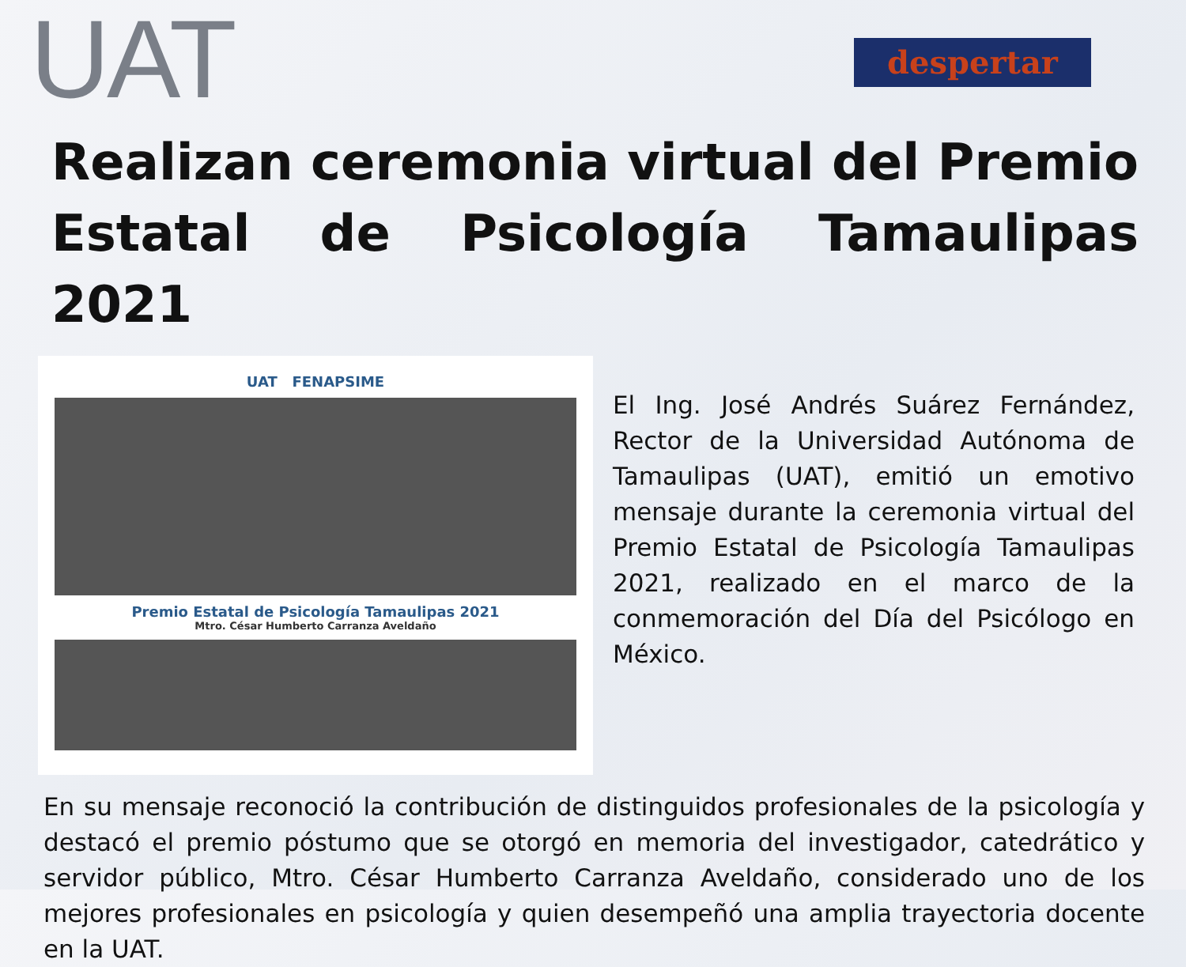UAT
despertar
Realizan ceremonia virtual del Premio Estatal de Psicología Tamaulipas 2021
UAT FENAPSIME
Premio Estatal de Psicología Tamaulipas 2021
Mtro. César Humberto Carranza Aveldaño
El Ing. José Andrés Suárez Fernández, Rector de la Universidad Autónoma de Tamaulipas (UAT), emitió un emotivo mensaje durante la ceremonia virtual del Premio Estatal de Psicología Tamaulipas 2021, realizado en el marco de la conmemoración del Día del Psicólogo en México.
En su mensaje reconoció la contribución de distinguidos profesionales de la psicología y destacó el premio póstumo que se otorgó en memoria del investigador, catedrático y servidor público, Mtro. César Humberto Carranza Aveldaño, considerado uno de los mejores profesionales en psicología y quien desempeñó una amplia trayectoria docente en la UAT.